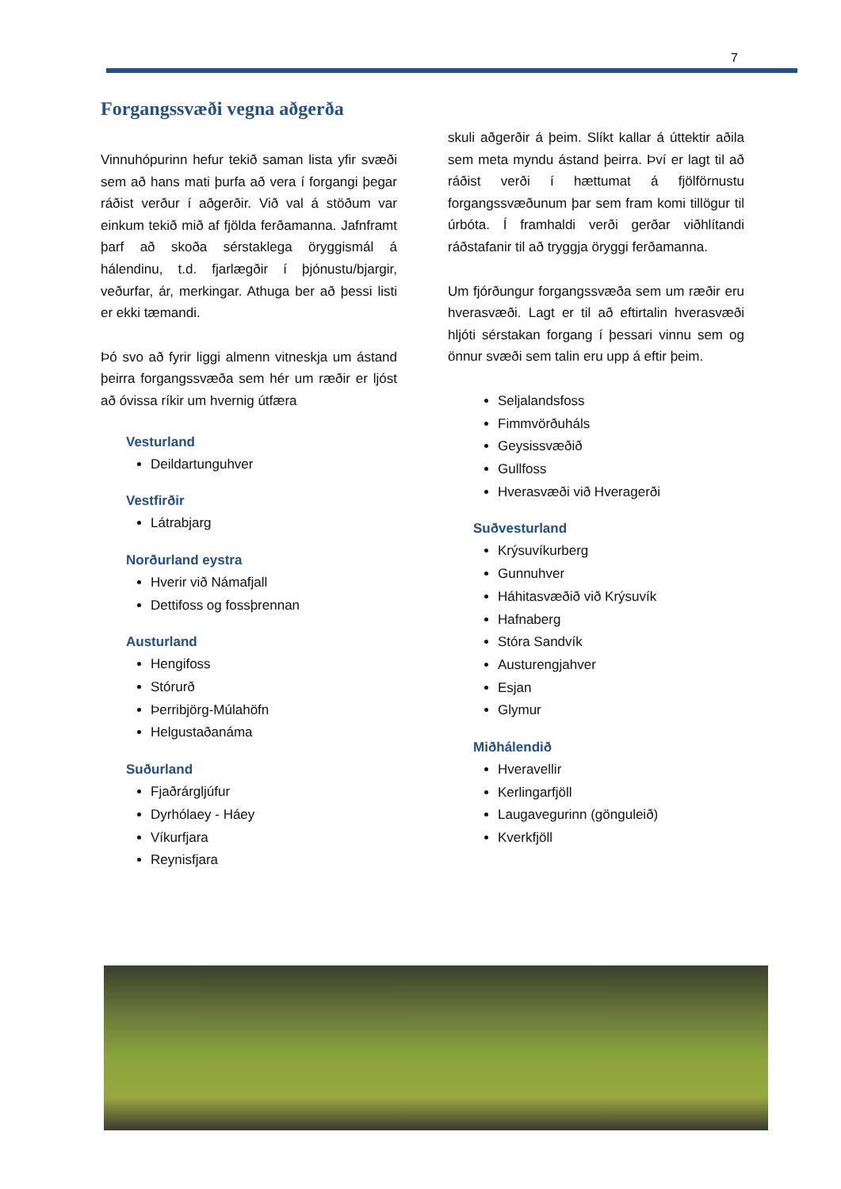7
Forgangssvæði vegna aðgerða
Vinnuhópurinn hefur tekið saman lista yfir svæði sem að hans mati þurfa að vera í forgangi þegar ráðist verður í aðgerðir. Við val á stöðum var einkum tekið mið af fjölda ferðamanna. Jafnframt þarf að skoða sérstaklega öryggismál á hálendinu, t.d. fjarlægðir í þjónustu/bjargir, veðurfar, ár, merkingar. Athuga ber að þessi listi er ekki tæmandi.
Þó svo að fyrir liggi almenn vitneskja um ástand þeirra forgangssvæða sem hér um ræðir er ljóst að óvissa ríkir um hvernig útfæra
Vesturland
Deildartunguhver
Vestfirðir
Látrabjarg
Norðurland eystra
Hverir við Námafjall
Dettifoss og fossþrennan
Austurland
Hengifoss
Stórurð
Þerribjörg-Múlahöfn
Helgustaðanáma
Suðurland
Fjaðrárgljúfur
Dyrhólaey - Háey
Víkurfjara
Reynisfjara
skuli aðgerðir á þeim. Slíkt kallar á úttektir aðila sem meta myndu ástand þeirra. Því er lagt til að ráðist verði í hættumat á fjölförnustu forgangssvæðunum þar sem fram komi tillögur til úrbóta. Í framhaldi verði gerðar viðhlítandi ráðstafanir til að tryggja öryggi ferðamanna.
Um fjórðungur forgangssvæða sem um ræðir eru hverasvæði. Lagt er til að eftirtalin hverasvæði hljóti sérstakan forgang í þessari vinnu sem og önnur svæði sem talin eru upp á eftir þeim.
Seljalandsfoss
Fimmvörðuháls
Geysissvæðið
Gullfoss
Hverasvæði við Hveragerði
Suðvesturland
Krýsuvíkurberg
Gunnuhver
Háhitasvæðið við Krýsuvík
Hafnaberg
Stóra Sandvík
Austurengjahver
Esjan
Glymur
Miðhálendið
Hveravellir
Kerlingarfjöll
Laugavegurinn (gönguleið)
Kverkfjöll